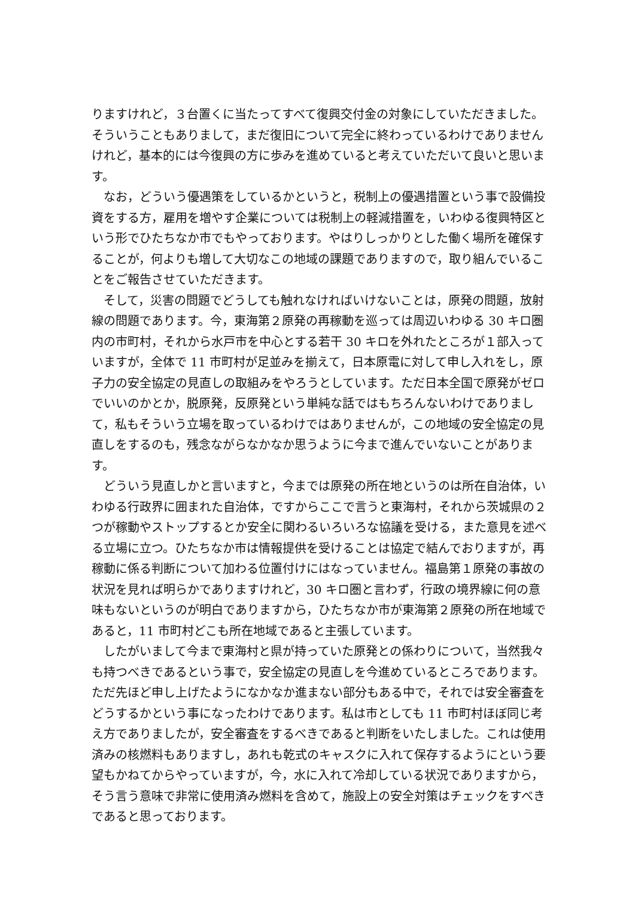りますけれど，３台置くに当たってすべて復興交付金の対象にしていただきました。そういうこともありまして，まだ復旧について完全に終わっているわけでありませんけれど，基本的には今復興の方に歩みを進めていると考えていただいて良いと思います。
なお，どういう優遇策をしているかというと，税制上の優遇措置という事で設備投資をする方，雇用を増やす企業については税制上の軽減措置を，いわゆる復興特区という形でひたちなか市でもやっております。やはりしっかりとした働く場所を確保することが，何よりも増して大切なこの地域の課題でありますので，取り組んでいることをご報告させていただきます。
そして，災害の問題でどうしても触れなければいけないことは，原発の問題，放射線の問題であります。今，東海第２原発の再稼動を巡っては周辺いわゆる 30 キロ圏内の市町村，それから水戸市を中心とする若干 30 キロを外れたところが１部入っていますが，全体で 11 市町村が足並みを揃えて，日本原電に対して申し入れをし，原子力の安全協定の見直しの取組みをやろうとしています。ただ日本全国で原発がゼロでいいのかとか，脱原発，反原発という単純な話ではもちろんないわけでありまして，私もそういう立場を取っているわけではありませんが，この地域の安全協定の見直しをするのも，残念ながらなかなか思うように今まで進んでいないことがあります。
どういう見直しかと言いますと，今までは原発の所在地というのは所在自治体，いわゆる行政界に囲まれた自治体，ですからここで言うと東海村，それから茨城県の２つが稼動やストップするとか安全に関わるいろいろな協議を受ける，また意見を述べる立場に立つ。ひたちなか市は情報提供を受けることは協定で結んでおりますが，再稼動に係る判断について加わる位置付けにはなっていません。福島第１原発の事故の状況を見れば明らかでありますけれど，30 キロ圏と言わず，行政の境界線に何の意味もないというのが明白でありますから，ひたちなか市が東海第２原発の所在地域であると，11 市町村どこも所在地域であると主張しています。
したがいまして今まで東海村と県が持っていた原発との係わりについて，当然我々も持つべきであるという事で，安全協定の見直しを今進めているところであります。ただ先ほど申し上げたようになかなか進まない部分もある中で，それでは安全審査をどうするかという事になったわけであります。私は市としても 11 市町村ほぼ同じ考え方でありましたが，安全審査をするべきであると判断をいたしました。これは使用済みの核燃料もありますし，あれも乾式のキャスクに入れて保存するようにという要望もかねてからやっていますが，今，水に入れて冷却している状況でありますから，そう言う意味で非常に使用済み燃料を含めて，施設上の安全対策はチェックをすべきであると思っております。